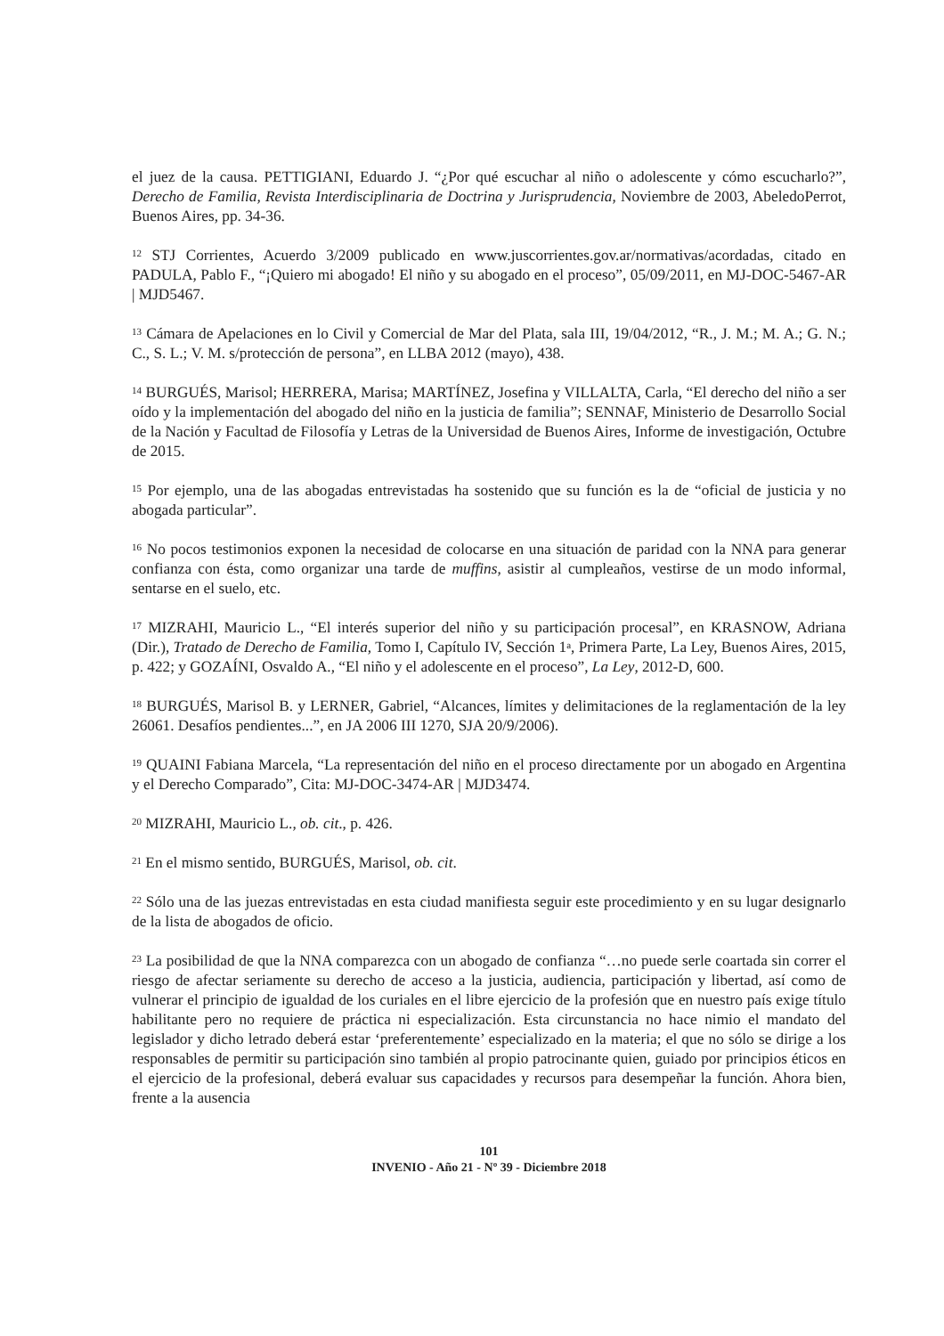el juez de la causa. PETTIGIANI, Eduardo J. “¿Por qué escuchar al niño o adolescente y cómo escucharlo?”, Derecho de Familia, Revista Interdisciplinaria de Doctrina y Jurisprudencia, Noviembre de 2003, AbeledoPerrot, Buenos Aires, pp. 34-36.
<sup>12</sup> STJ Corrientes, Acuerdo 3/2009 publicado en www.juscorrientes.gov.ar/normativas/acordadas, citado en PADULA, Pablo F., “¡Quiero mi abogado! El niño y su abogado en el proceso”, 05/09/2011, en MJ-DOC-5467-AR | MJD5467.
<sup>13</sup> Cámara de Apelaciones en lo Civil y Comercial de Mar del Plata, sala III, 19/04/2012, “R., J. M.; M. A.; G. N.; C., S. L.; V. M. s/protección de persona”, en LLBA 2012 (mayo), 438.
<sup>14</sup> BURGUÉS, Marisol; HERRERA, Marisa; MARTÍNEZ, Josefina y VILLALTA, Carla, “El derecho del niño a ser oído y la implementación del abogado del niño en la justicia de familia”; SENNAF, Ministerio de Desarrollo Social de la Nación y Facultad de Filosofía y Letras de la Universidad de Buenos Aires, Informe de investigación, Octubre de 2015.
<sup>15</sup> Por ejemplo, una de las abogadas entrevistadas ha sostenido que su función es la de “oficial de justicia y no abogada particular”.
<sup>16</sup> No pocos testimonios exponen la necesidad de colocarse en una situación de paridad con la NNA para generar confianza con ésta, como organizar una tarde de muffins, asistir al cumpleaños, vestirse de un modo informal, sentarse en el suelo, etc.
<sup>17</sup> MIZRAHI, Mauricio L., “El interés superior del niño y su participación procesal”, en KRASNOW, Adriana (Dir.), Tratado de Derecho de Familia, Tomo I, Capítulo IV, Sección 1<sup>a</sup>, Primera Parte, La Ley, Buenos Aires, 2015, p. 422; y GOZAÍNI, Osvaldo A., “El niño y el adolescente en el proceso”, La Ley, 2012-D, 600.
<sup>18</sup> BURGUÉS, Marisol B. y LERNER, Gabriel, “Alcances, límites y delimitaciones de la reglamentación de la ley 26061. Desafíos pendientes...”, en JA 2006 III 1270, SJA 20/9/2006).
<sup>19</sup> QUAINI Fabiana Marcela, “La representación del niño en el proceso directamente por un abogado en Argentina y el Derecho Comparado”, Cita: MJ-DOC-3474-AR | MJD3474.
<sup>20</sup> MIZRAHI, Mauricio L., ob. cit., p. 426.
<sup>21</sup> En el mismo sentido, BURGUÉS, Marisol, ob. cit.
<sup>22</sup> Sólo una de las juezas entrevistadas en esta ciudad manifiesta seguir este procedimiento y en su lugar designarlo de la lista de abogados de oficio.
<sup>23</sup> La posibilidad de que la NNA comparezca con un abogado de confianza “…no puede serle coartada sin correr el riesgo de afectar seriamente su derecho de acceso a la justicia, audiencia, participación y libertad, así como de vulnerar el principio de igualdad de los curiales en el libre ejercicio de la profesión que en nuestro país exige título habilitante pero no requiere de práctica ni especialización. Esta circunstancia no hace nimio el mandato del legislador y dicho letrado deberá estar ‘preferentemente’ especializado en la materia; el que no sólo se dirige a los responsables de permitir su participación sino también al propio patrocinante quien, guiado por principios éticos en el ejercicio de la profesional, deberá evaluar sus capacidades y recursos para desempeñar la función. Ahora bien, frente a la ausencia
101
INVENIO - Año 21 - Nº 39 - Diciembre 2018